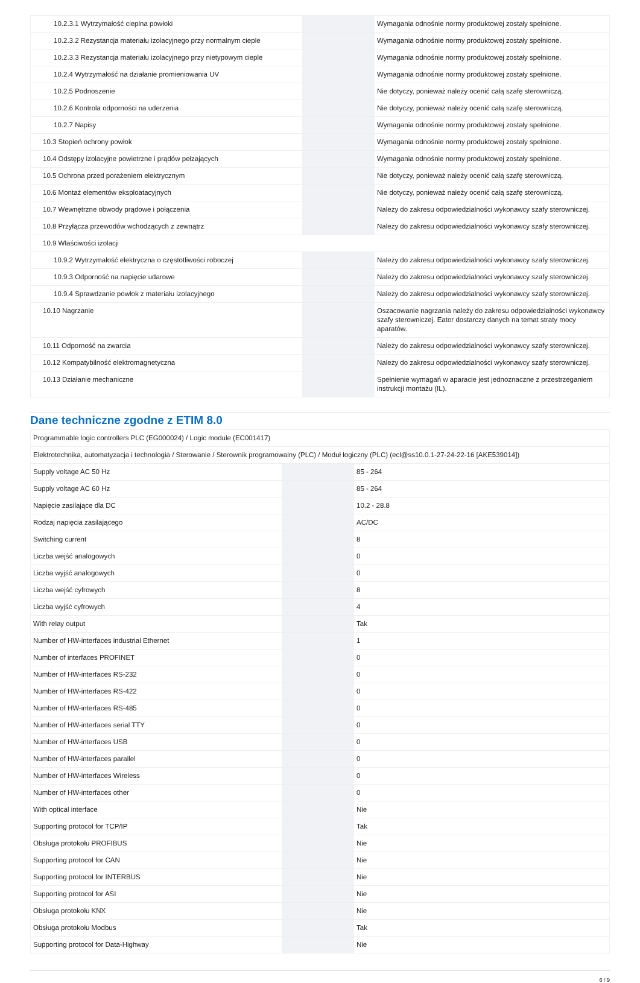| 10.2.3.1 Wytrzymałość cieplna powłoki | | | Wymagania odnośnie normy produktowej zostały spełnione. |
| 10.2.3.2 Rezystancja materiału izolacyjnego przy normalnym cieple | | | Wymagania odnośnie normy produktowej zostały spełnione. |
| 10.2.3.3 Rezystancja materiału izolacyjnego przy nietypowym cieple | | | Wymagania odnośnie normy produktowej zostały spełnione. |
| 10.2.4 Wytrzymałość na działanie promieniowania UV | | | Wymagania odnośnie normy produktowej zostały spełnione. |
| 10.2.5 Podnoszenie | | | Nie dotyczy, ponieważ należy ocenić całą szafę sterowniczą. |
| 10.2.6 Kontrola odporności na uderzenia | | | Nie dotyczy, ponieważ należy ocenić całą szafę sterowniczą. |
| 10.2.7 Napisy | | | Wymagania odnośnie normy produktowej zostały spełnione. |
| 10.3 Stopień ochrony powłok | | | Wymagania odnośnie normy produktowej zostały spełnione. |
| 10.4 Odstępy izolacyjne powietrzne i prądów pełzających | | | Wymagania odnośnie normy produktowej zostały spełnione. |
| 10.5 Ochrona przed porażeniem elektrycznym | | | Nie dotyczy, ponieważ należy ocenić całą szafę sterowniczą. |
| 10.6 Montaż elementów eksploatacyjnych | | | Nie dotyczy, ponieważ należy ocenić całą szafę sterowniczą. |
| 10.7 Wewnętrzne obwody prądowe i połączenia | | | Należy do zakresu odpowiedzialności wykonawcy szafy sterowniczej. |
| 10.8 Przyłącza przewodów wchodzących z zewnątrz | | | Należy do zakresu odpowiedzialności wykonawcy szafy sterowniczej. |
| 10.9 Właściwości izolacji | | | |
| 10.9.2 Wytrzymałość elektryczna o częstotliwości roboczej | | | Należy do zakresu odpowiedzialności wykonawcy szafy sterowniczej. |
| 10.9.3 Odporność na napięcie udarowe | | | Należy do zakresu odpowiedzialności wykonawcy szafy sterowniczej. |
| 10.9.4 Sprawdzanie powłok z materiału izolacyjnego | | | Należy do zakresu odpowiedzialności wykonawcy szafy sterowniczej. |
| 10.10 Nagrzanie | | | Oszacowanie nagrzania należy do zakresu odpowiedzialności wykonawcy szafy sterowniczej. Eator dostarczy danych na temat straty mocy aparatów. |
| 10.11 Odporność na zwarcia | | | Należy do zakresu odpowiedzialności wykonawcy szafy sterowniczej. |
| 10.12 Kompatybilność elektromagnetyczna | | | Należy do zakresu odpowiedzialności wykonawcy szafy sterowniczej. |
| 10.13 Działanie mechaniczne | | | Spełnienie wymagań w aparacie jest jednoznaczne z przestrzeganiem instrukcji montażu (IL). |
Dane techniczne zgodne z ETIM 8.0
| Programmable logic controllers PLC (EG000024) / Logic module (EC001417) | | | |
| Elektrotechnika, automatyzacja i technologia / Sterowanie / Sterownik programowalny (PLC) / Moduł logiczny (PLC) (ecl@ss10.0.1-27-24-22-16 [AKE539014]) | | | |
| Supply voltage AC 50 Hz | | | 85 - 264 |
| Supply voltage AC 60 Hz | | | 85 - 264 |
| Napięcie zasilające dla DC | | | 10.2 - 28.8 |
| Rodzaj napięcia zasilającego | | | AC/DC |
| Switching current | | | 8 |
| Liczba wejść analogowych | | | 0 |
| Liczba wyjść analogowych | | | 0 |
| Liczba wejść cyfrowych | | | 8 |
| Liczba wyjść cyfrowych | | | 4 |
| With relay output | | | Tak |
| Number of HW-interfaces industrial Ethernet | | | 1 |
| Number of interfaces PROFINET | | | 0 |
| Number of HW-interfaces RS-232 | | | 0 |
| Number of HW-interfaces RS-422 | | | 0 |
| Number of HW-interfaces RS-485 | | | 0 |
| Number of HW-interfaces serial TTY | | | 0 |
| Number of HW-interfaces USB | | | 0 |
| Number of HW-interfaces parallel | | | 0 |
| Number of HW-interfaces Wireless | | | 0 |
| Number of HW-interfaces other | | | 0 |
| With optical interface | | | Nie |
| Supporting protocol for TCP/IP | | | Tak |
| Obsługa protokołu PROFIBUS | | | Nie |
| Supporting protocol for CAN | | | Nie |
| Supporting protocol for INTERBUS | | | Nie |
| Supporting protocol for ASI | | | Nie |
| Obsługa protokołu KNX | | | Nie |
| Obsługa protokołu Modbus | | | Tak |
| Supporting protocol for Data-Highway | | | Nie |
6 / 9